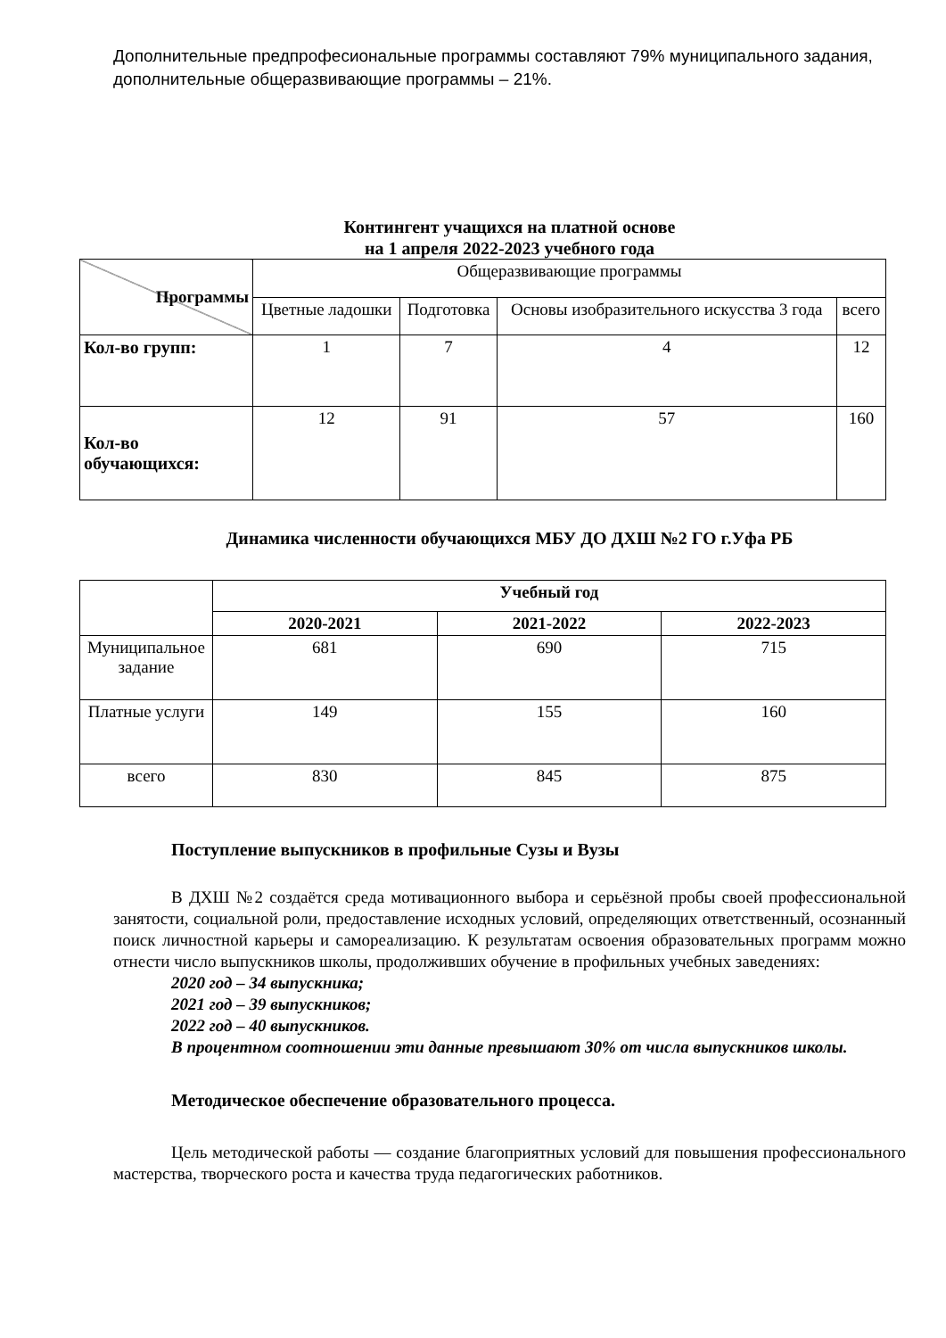Дополнительные предпрофесиональные программы составляют 79% муниципального задания, дополнительные общеразвивающие программы – 21%.
Контингент учащихся на платной основе
на 1 апреля 2022-2023 учебного года
| Программы | Общеразвивающие программы | | | |
| --- | --- | --- | --- | --- |
| | Цветные ладошки | Подготовка | Основы изобразительного искусства 3 года | всего |
| Кол-во групп: | 1 | 7 | 4 | 12 |
| Кол-во обучающихся: | 12 | 91 | 57 | 160 |
Динамика численности обучающихся МБУ ДО ДХШ №2 ГО г.Уфа РБ
| | Учебный год | | |
| | 2020-2021 | 2021-2022 | 2022-2023 |
| Муниципальное задание | 681 | 690 | 715 |
| Платные услуги | 149 | 155 | 160 |
| всего | 830 | 845 | 875 |
Поступление выпускников в профильные Сузы и Вузы
В ДХШ №2 создаётся среда мотивационного выбора и серьёзной пробы своей профессиональной занятости, социальной роли, предоставление исходных условий, определяющих ответственный, осознанный поиск личностной карьеры и самореализацию. К результатам освоения образовательных программ можно отнести число выпускников школы, продолживших обучение в профильных учебных заведениях:
2020 год – 34 выпускника;
2021 год – 39 выпускников;
2022 год – 40 выпускников.
В процентном соотношении эти данные превышают 30% от числа выпускников школы.
Методическое обеспечение образовательного процесса.
Цель методической работы — создание благоприятных условий для повышения профессионального мастерства, творческого роста и качества труда педагогических работников.